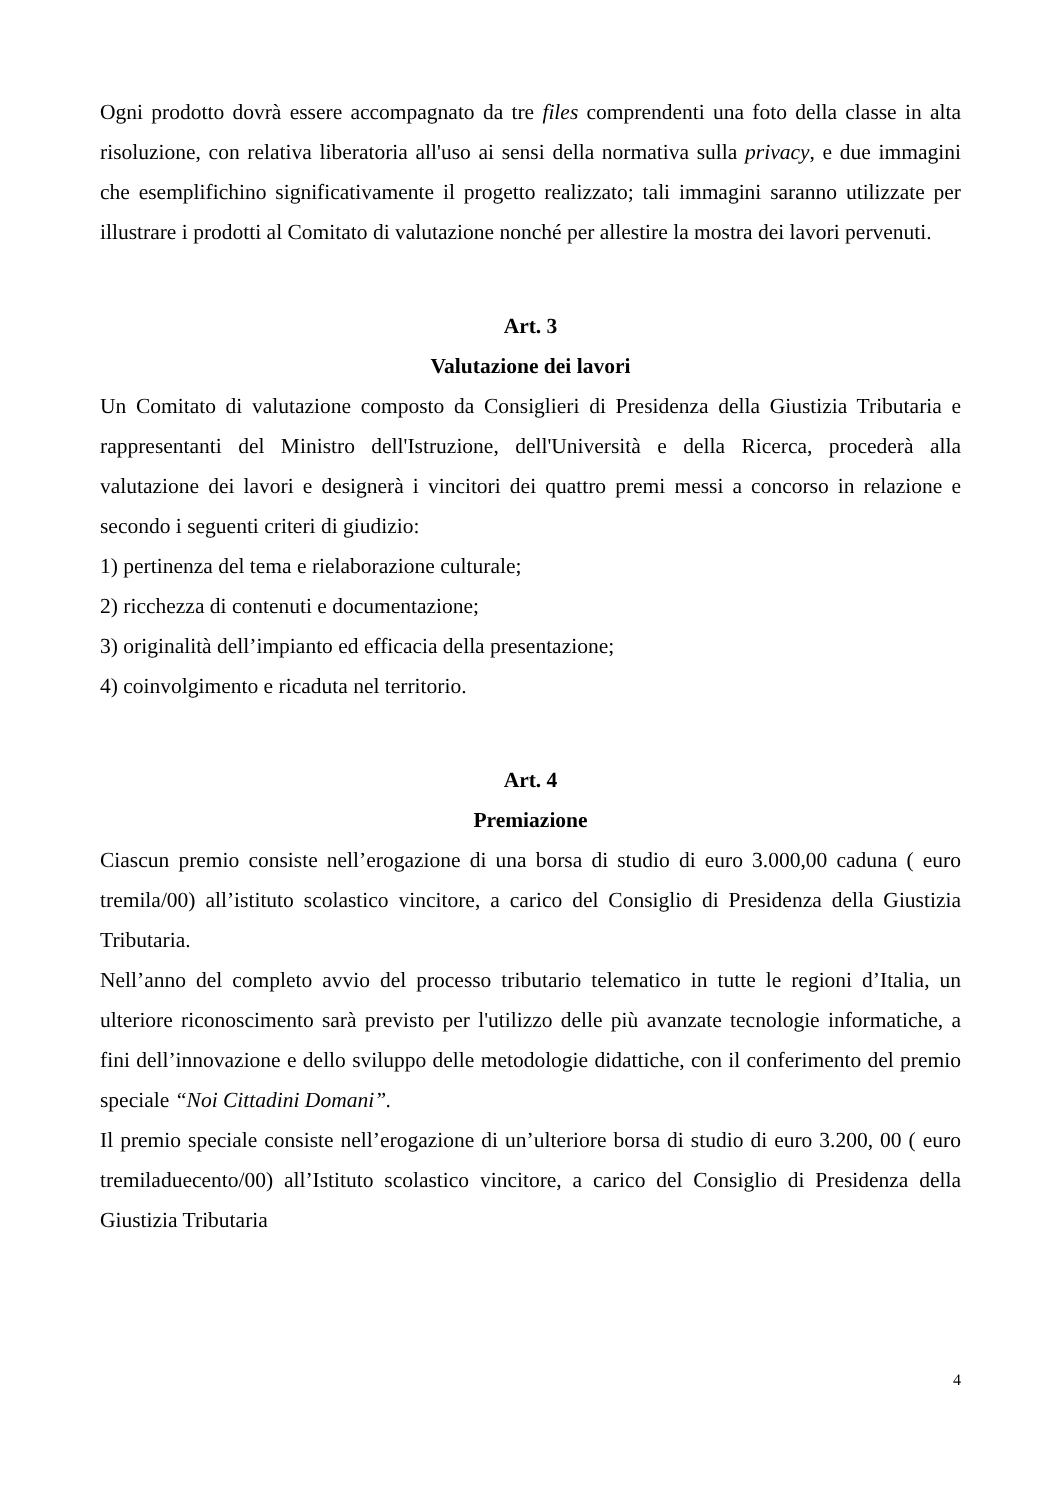Ogni prodotto dovrà essere accompagnato da tre files comprendenti una foto della classe in alta risoluzione, con relativa liberatoria all'uso ai sensi della normativa sulla privacy, e due immagini che esemplifichino significativamente il progetto realizzato; tali immagini saranno utilizzate per illustrare i prodotti al Comitato di valutazione nonché per allestire la mostra dei lavori pervenuti.
Art. 3
Valutazione dei lavori
Un Comitato di valutazione composto da Consiglieri di Presidenza della Giustizia Tributaria e rappresentanti del Ministro dell'Istruzione, dell'Università e della Ricerca, procederà alla valutazione dei lavori e designerà i vincitori dei quattro premi messi a concorso in relazione e secondo i seguenti criteri di giudizio:
1) pertinenza del tema e rielaborazione culturale;
2) ricchezza di contenuti e documentazione;
3) originalità dell’impianto ed efficacia della presentazione;
4) coinvolgimento e ricaduta nel territorio.
Art. 4
Premiazione
Ciascun premio consiste nell’erogazione di una borsa di studio di euro 3.000,00 caduna ( euro tremila/00) all’istituto scolastico vincitore, a carico del Consiglio di Presidenza della Giustizia Tributaria.
Nell’anno del completo avvio del processo tributario telematico in tutte le regioni d’Italia, un ulteriore riconoscimento sarà previsto per l'utilizzo delle più avanzate tecnologie informatiche, a fini dell’innovazione e dello sviluppo delle metodologie didattiche, con il conferimento del premio speciale “Noi Cittadini Domani”.
Il premio speciale consiste nell’erogazione di un’ulteriore borsa di studio di euro 3.200, 00 ( euro tremiladuecento/00) all’Istituto scolastico vincitore, a carico del Consiglio di Presidenza della Giustizia Tributaria
4